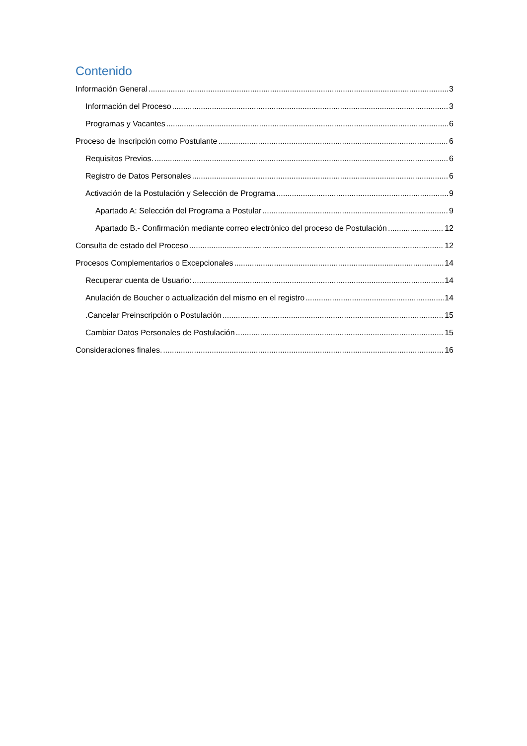Contenido
Información General 3
Información del Proceso 3
Programas y Vacantes 6
Proceso de Inscripción como Postulante 6
Requisitos Previos. 6
Registro de Datos Personales 6
Activación de la Postulación y Selección de Programa 9
Apartado A: Selección del Programa a Postular 9
Apartado B.- Confirmación mediante correo electrónico del proceso de Postulación 12
Consulta de estado del Proceso 12
Procesos Complementarios o Excepcionales 14
Recuperar cuenta de Usuario: 14
Anulación de Boucher o actualización del mismo en el registro 14
.Cancelar Preinscripción o Postulación 15
Cambiar Datos Personales de Postulación 15
Consideraciones finales. 16